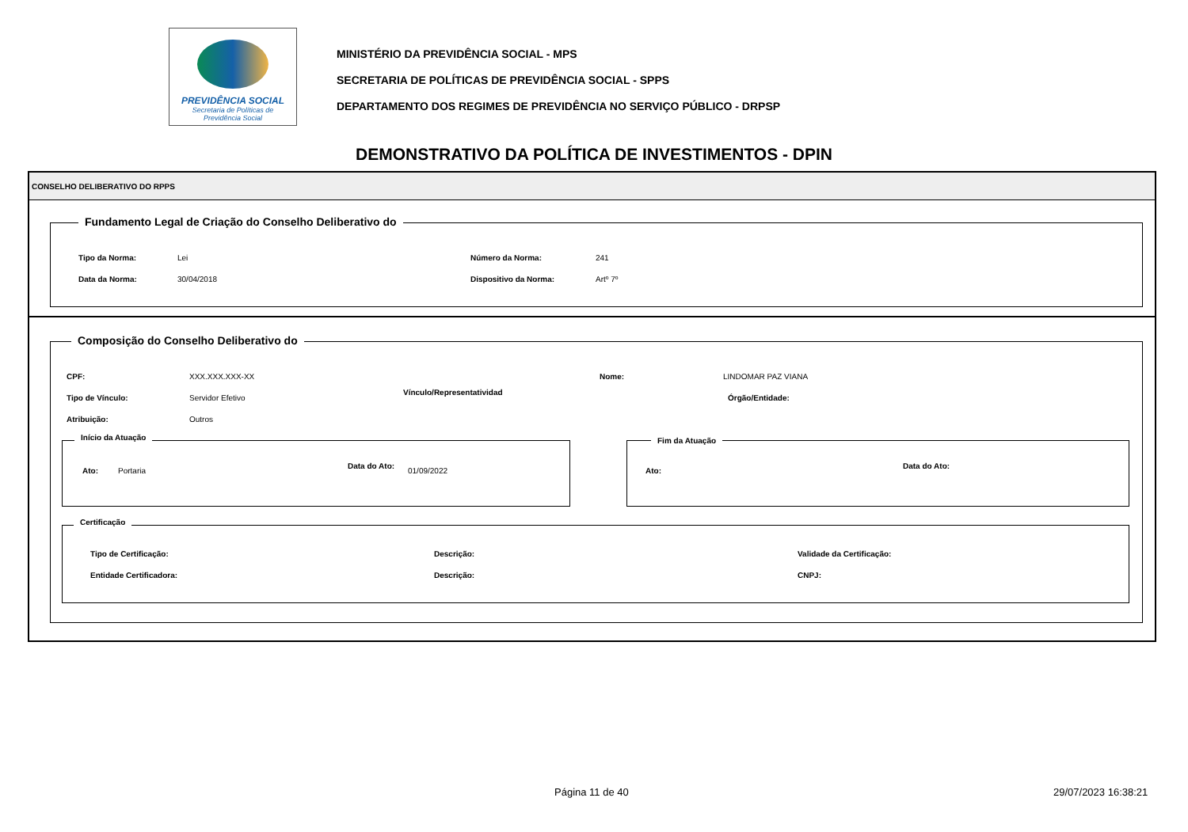PREVIDÊNCIA SOCIAL
Secretaria de Políticas de
Previdência Social
MINISTÉRIO DA PREVIDÊNCIA SOCIAL - MPS
SECRETARIA DE POLÍTICAS DE PREVIDÊNCIA SOCIAL - SPPS
DEPARTAMENTO DOS REGIMES DE PREVIDÊNCIA NO SERVIÇO PÚBLICO - DRPSP
DEMONSTRATIVO DA POLÍTICA DE INVESTIMENTOS - DPIN
CONSELHO DELIBERATIVO DO RPPS
Fundamento Legal de Criação do Conselho Deliberativo do
Tipo da Norma: Lei Número da Norma: 241
Data da Norma: 30/04/2018 Dispositivo da Norma: Artº 7º
Composição do Conselho Deliberativo do
CPF: XXX.XXX.XXX-XX Nome: LINDOMAR PAZ VIANA
Tipo de Vínculo: Servidor Efetivo
Vínculo/Representatividad
Órgão/Entidade:
Atribuição: Outros
Início da Atuação
Ato: Portaria
Data do Ato:
01/09/2022
Fim da Atuação
Ato:
Data do Ato:
Certificação
Tipo de Certificação: Descrição: Validade da Certificação:
Entidade Certificadora: Descrição: CNPJ:
Página 11 de 40 29/07/2023 16:38:21